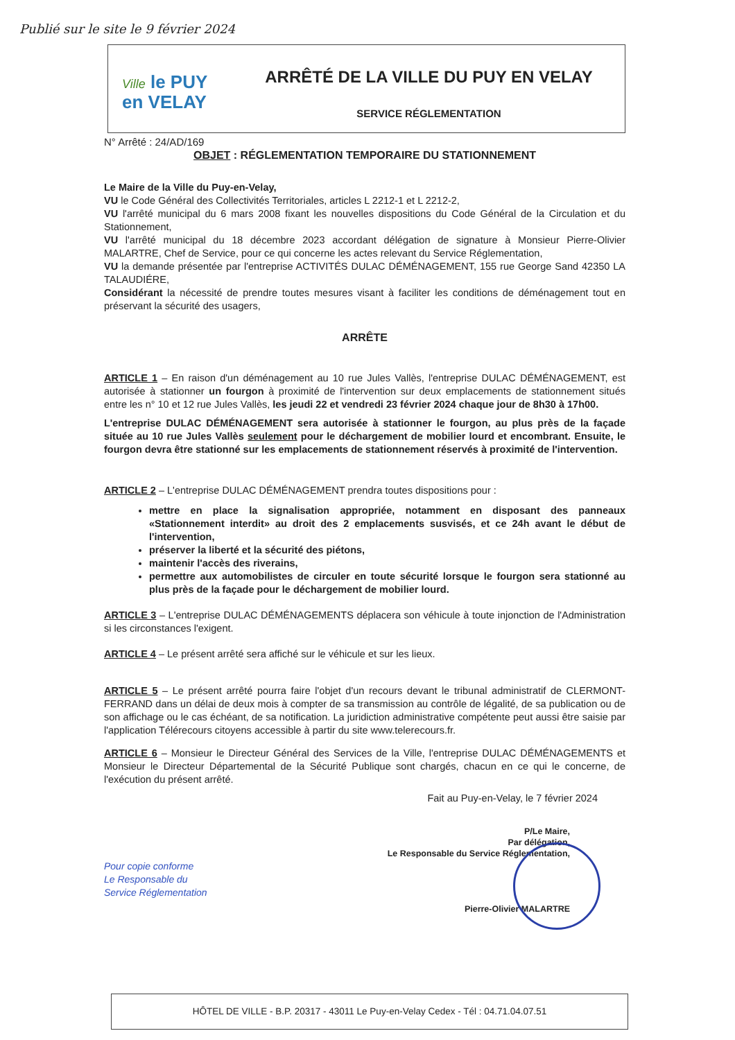Publié sur le site le 9 février 2024
Ville le PUY
en VELAY
ARRÊTÉ DE LA VILLE DU PUY EN VELAY
SERVICE RÉGLEMENTATION
N° Arrêté : 24/AD/169
OBJET : RÉGLEMENTATION TEMPORAIRE DU STATIONNEMENT
Le Maire de la Ville du Puy-en-Velay,
VU le Code Général des Collectivités Territoriales, articles L 2212-1 et L 2212-2,
VU l'arrêté municipal du 6 mars 2008 fixant les nouvelles dispositions du Code Général de la Circulation et du Stationnement,
VU l'arrêté municipal du 18 décembre 2023 accordant délégation de signature à Monsieur Pierre-Olivier MALARTRE, Chef de Service, pour ce qui concerne les actes relevant du Service Réglementation,
VU la demande présentée par l'entreprise ACTIVITÉS DULAC DÉMÉNAGEMENT, 155 rue George Sand 42350 LA TALAUDIÉRE,
Considérant la nécessité de prendre toutes mesures visant à faciliter les conditions de déménagement tout en préservant la sécurité des usagers,
ARRÊTE
ARTICLE 1 – En raison d'un déménagement au 10 rue Jules Vallès, l'entreprise DULAC DÉMÉNAGEMENT, est autorisée à stationner un fourgon à proximité de l'intervention sur deux emplacements de stationnement situés entre les n° 10 et 12 rue Jules Vallès, les jeudi 22 et vendredi 23 février 2024 chaque jour de 8h30 à 17h00.
L'entreprise DULAC DÉMÉNAGEMENT sera autorisée à stationner le fourgon, au plus près de la façade située au 10 rue Jules Vallès seulement pour le déchargement de mobilier lourd et encombrant. Ensuite, le fourgon devra être stationné sur les emplacements de stationnement réservés à proximité de l'intervention.
ARTICLE 2 – L'entreprise DULAC DÉMÉNAGEMENT prendra toutes dispositions pour :
mettre en place la signalisation appropriée, notamment en disposant des panneaux «Stationnement interdit» au droit des 2 emplacements susvisés, et ce 24h avant le début de l'intervention,
préserver la liberté et la sécurité des piétons,
maintenir l'accès des riverains,
permettre aux automobilistes de circuler en toute sécurité lorsque le fourgon sera stationné au plus près de la façade pour le déchargement de mobilier lourd.
ARTICLE 3 – L'entreprise DULAC DÉMÉNAGEMENTS déplacera son véhicule à toute injonction de l'Administration si les circonstances l'exigent.
ARTICLE 4 – Le présent arrêté sera affiché sur le véhicule et sur les lieux.
ARTICLE 5 – Le présent arrêté pourra faire l'objet d'un recours devant le tribunal administratif de CLERMONT-FERRAND dans un délai de deux mois à compter de sa transmission au contrôle de légalité, de sa publication ou de son affichage ou le cas échéant, de sa notification. La juridiction administrative compétente peut aussi être saisie par l'application Télérecours citoyens accessible à partir du site www.telerecours.fr.
ARTICLE 6 – Monsieur le Directeur Général des Services de la Ville, l'entreprise DULAC DÉMÉNAGEMENTS et Monsieur le Directeur Départemental de la Sécurité Publique sont chargés, chacun en ce qui le concerne, de l'exécution du présent arrêté.
Fait au Puy-en-Velay, le 7 février 2024
P/Le Maire,
Par délégation,
Le Responsable du Service Réglementation,
Pierre-Olivier MALARTRE
Pour copie conforme
Le Responsable du
Service Réglementation
HÔTEL DE VILLE - B.P. 20317 - 43011 Le Puy-en-Velay Cedex - Tél : 04.71.04.07.51